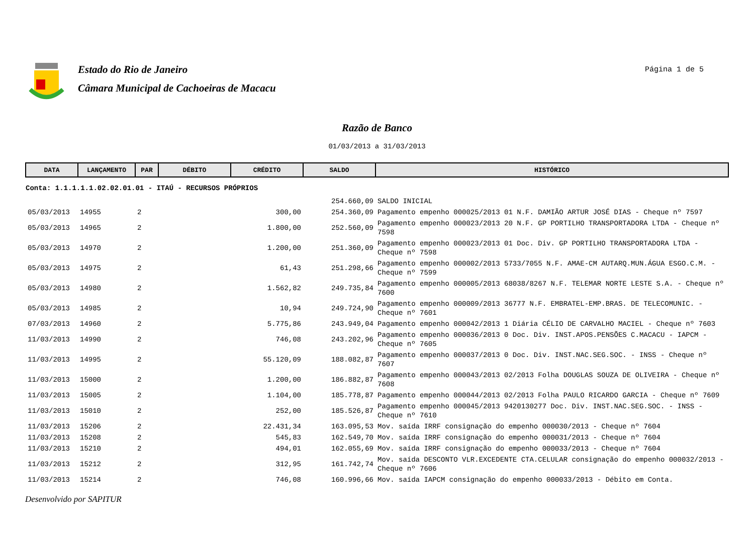Estado do Rio de Janeiro
Câmara Municipal de Cachoeiras de Macacu
Página 1 de 5
Razão de Banco
01/03/2013 a 31/03/2013
| DATA | LANÇAMENTO | PAR | DÉBITO | CRÉDITO | SALDO | HISTÓRICO |
| --- | --- | --- | --- | --- | --- | --- |
| Conta: 1.1.1.1.1.02.02.01.01 - ITAÚ - RECURSOS PRÓPRIOS | | | | | | |
| | | | | | 254.660,09 | SALDO INICIAL |
| 05/03/2013 | 14955 | 2 | | 300,00 | 254.360,09 | Pagamento empenho 000025/2013 01 N.F. DAMIÃO ARTUR JOSÉ DIAS - Cheque nº 7597 |
| 05/03/2013 | 14965 | 2 | | 1.800,00 | 252.560,09 | Pagamento empenho 000023/2013 20 N.F. GP PORTILHO TRANSPORTADORA LTDA - Cheque nº 7598 |
| 05/03/2013 | 14970 | 2 | | 1.200,00 | 251.360,09 | Pagamento empenho 000023/2013 01 Doc. Div. GP PORTILHO TRANSPORTADORA LTDA - Cheque nº 7598 |
| 05/03/2013 | 14975 | 2 | | 61,43 | 251.298,66 | Pagamento empenho 000002/2013 5733/7055 N.F. AMAE-CM AUTARQ.MUN.ÁGUA ESGO.C.M. - Cheque nº 7599 |
| 05/03/2013 | 14980 | 2 | | 1.562,82 | 249.735,84 | Pagamento empenho 000005/2013 68038/8267 N.F. TELEMAR NORTE LESTE S.A. - Cheque nº 7600 |
| 05/03/2013 | 14985 | 2 | | 10,94 | 249.724,90 | Pagamento empenho 000009/2013 36777 N.F. EMBRATEL-EMP.BRAS. DE TELECOMUNIC. - Cheque nº 7601 |
| 07/03/2013 | 14960 | 2 | | 5.775,86 | 243.949,04 | Pagamento empenho 000042/2013 1 Diária CÉLIO DE CARVALHO MACIEL - Cheque nº 7603 |
| 11/03/2013 | 14990 | 2 | | 746,08 | 243.202,96 | Pagamento empenho 000036/2013 0 Doc. Div. INST.APOS.PENSÕES C.MACACU - IAPCM - Cheque nº 7605 |
| 11/03/2013 | 14995 | 2 | | 55.120,09 | 188.082,87 | Pagamento empenho 000037/2013 0 Doc. Div. INST.NAC.SEG.SOC. - INSS - Cheque nº 7607 |
| 11/03/2013 | 15000 | 2 | | 1.200,00 | 186.882,87 | Pagamento empenho 000043/2013 02/2013 Folha DOUGLAS SOUZA DE OLIVEIRA - Cheque nº 7608 |
| 11/03/2013 | 15005 | 2 | | 1.104,00 | 185.778,87 | Pagamento empenho 000044/2013 02/2013 Folha PAULO RICARDO GARCIA - Cheque nº 7609 |
| 11/03/2013 | 15010 | 2 | | 252,00 | 185.526,87 | Pagamento empenho 000045/2013 9420130277 Doc. Div. INST.NAC.SEG.SOC. - INSS - Cheque nº 7610 |
| 11/03/2013 | 15206 | 2 | | 22.431,34 | 163.095,53 | Mov. saída IRRF consignação do empenho 000030/2013 - Cheque nº 7604 |
| 11/03/2013 | 15208 | 2 | | 545,83 | 162.549,70 | Mov. saída IRRF consignação do empenho 000031/2013 - Cheque nº 7604 |
| 11/03/2013 | 15210 | 2 | | 494,01 | 162.055,69 | Mov. saída IRRF consignação do empenho 000033/2013 - Cheque nº 7604 |
| 11/03/2013 | 15212 | 2 | | 312,95 | 161.742,74 | Mov. saída DESCONTO VLR.EXCEDENTE CTA.CELULAR consignação do empenho 000032/2013 - Cheque nº 7606 |
| 11/03/2013 | 15214 | 2 | | 746,08 | 160.996,66 | Mov. saída IAPCM consignação do empenho 000033/2013 - Débito em Conta. |
Desenvolvido por SAPITUR